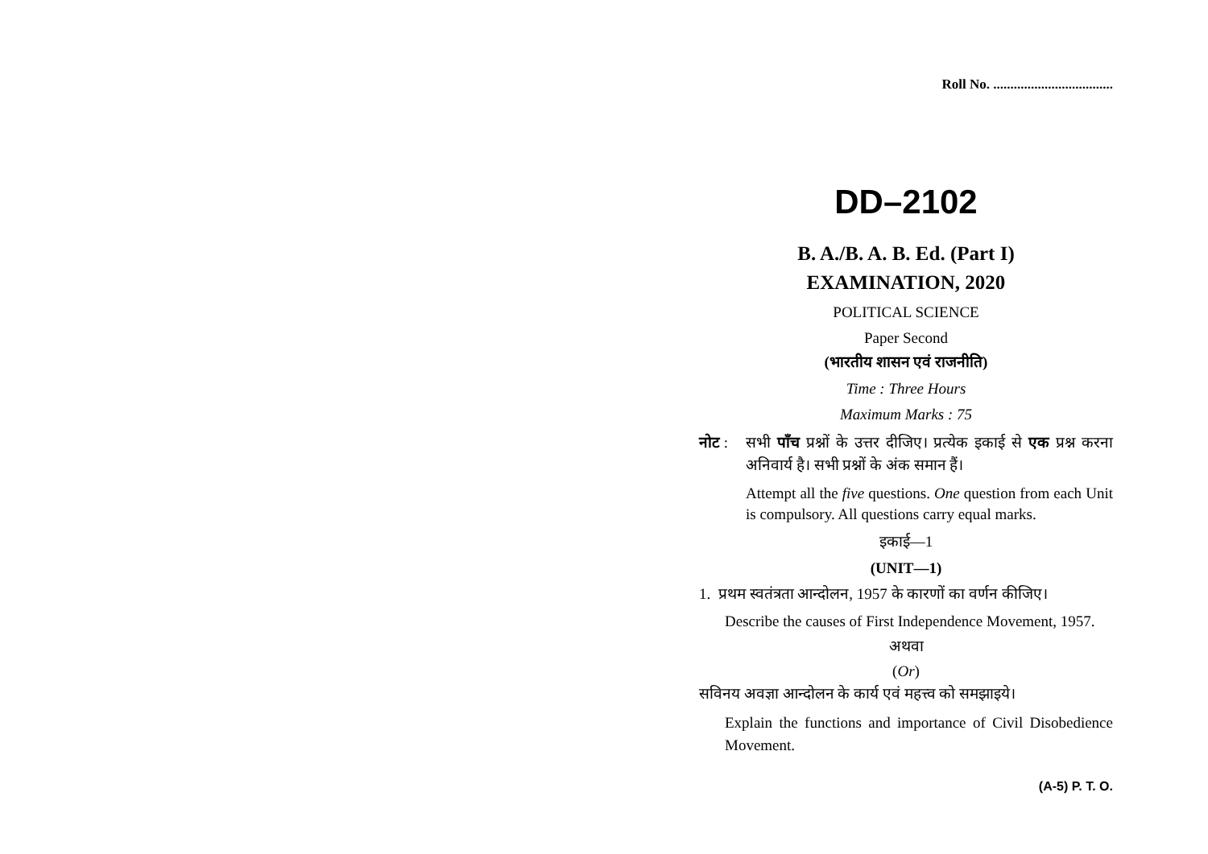Roll No. ...................................
DD–2102
B. A./B. A. B. Ed. (Part I)
EXAMINATION, 2020
POLITICAL SCIENCE
Paper Second
(भारतीय शासन एवं राजनीति)
Time : Three Hours
Maximum Marks : 75
नोट : सभी पाँच प्रश्नों के उत्तर दीजिए। प्रत्येक इकाई से एक प्रश्न करना अनिवार्य है। सभी प्रश्नों के अंक समान हैं।
Attempt all the five questions. One question from each Unit is compulsory. All questions carry equal marks.
इकाई—1
(UNIT—1)
1. प्रथम स्वतंत्रता आन्दोलन, 1957 के कारणों का वर्णन कीजिए।
Describe the causes of First Independence Movement, 1957.
अथवा
(Or)
सविनय अवज्ञा आन्दोलन के कार्य एवं महत्त्व को समझाइये।
Explain the functions and importance of Civil Disobedience Movement.
(A-5) P. T. O.